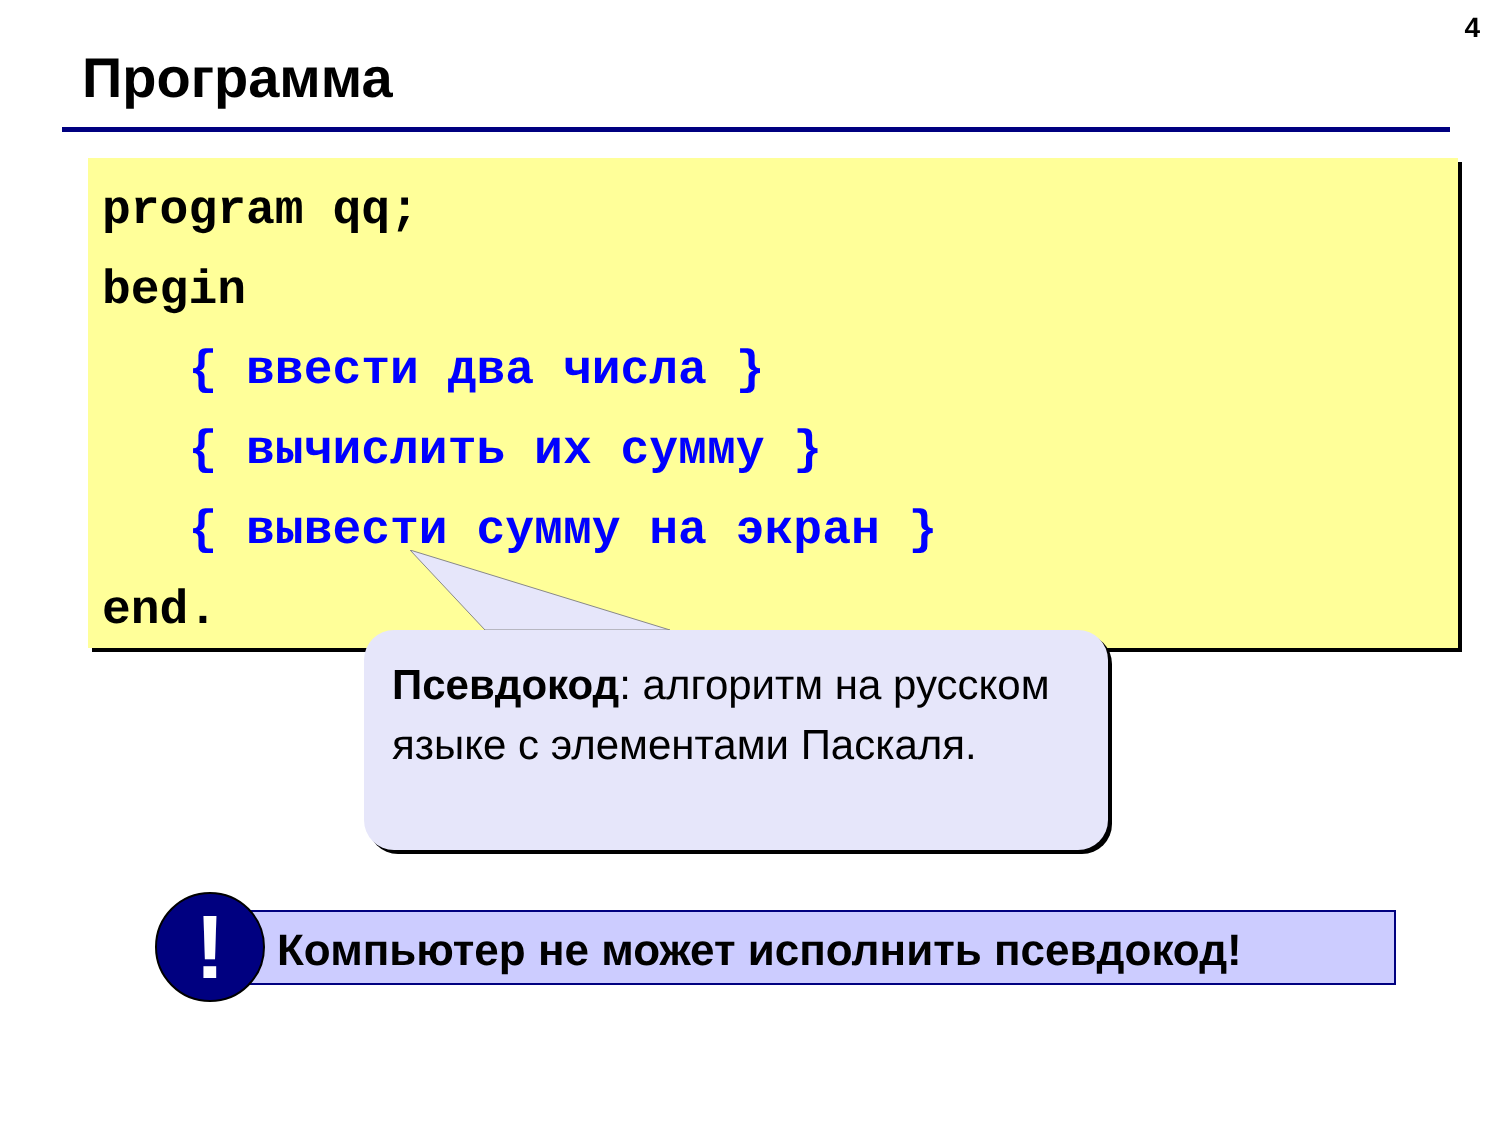4
Программа
program qq; begin { ввести два числа } { вычислить их сумму } { вывести сумму на экран } end.
Псевдокод: алгоритм на русском языке с элементами Паскаля.
Компьютер не может исполнить псевдокод!
!